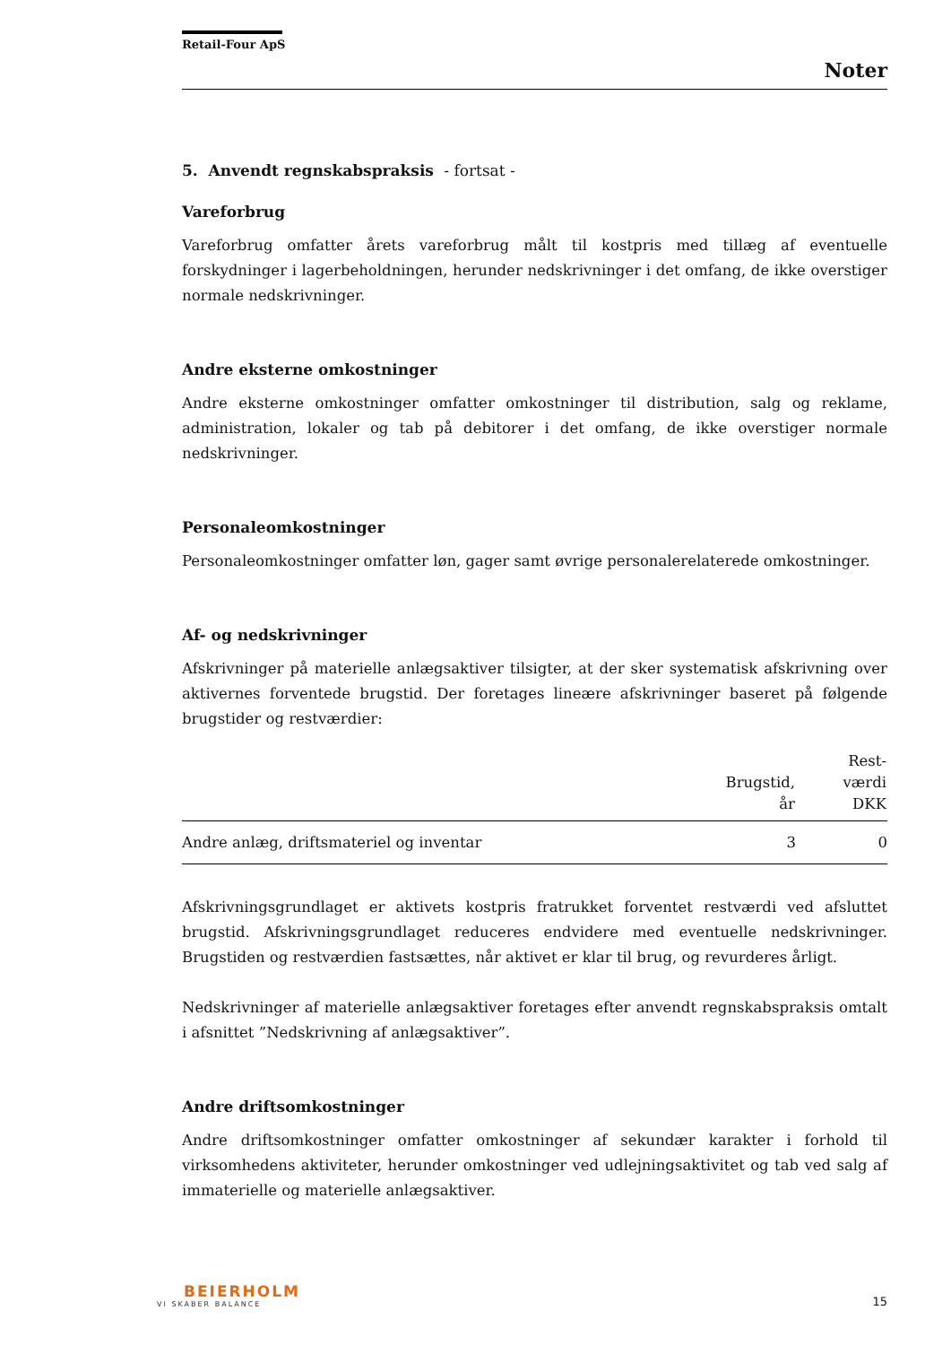Retail-Four ApS
Noter
5. Anvendt regnskabspraksis - fortsat -
Vareforbrug
Vareforbrug omfatter årets vareforbrug målt til kostpris med tillæg af eventuelle forskydninger i lagerbeholdningen, herunder nedskrivninger i det omfang, de ikke overstiger normale nedskrivninger.
Andre eksterne omkostninger
Andre eksterne omkostninger omfatter omkostninger til distribution, salg og reklame, administration, lokaler og tab på debitorer i det omfang, de ikke overstiger normale nedskrivninger.
Personaleomkostninger
Personaleomkostninger omfatter løn, gager samt øvrige personalerelaterede omkostninger.
Af- og nedskrivninger
Afskrivninger på materielle anlægsaktiver tilsigter, at der sker systematisk afskrivning over aktivernes forventede brugstid. Der foretages lineære afskrivninger baseret på følgende brugstider og restværdier:
| | Brugstid, år | Rest- værdi DKK |
| --- | --- | --- |
| Andre anlæg, driftsmateriel og inventar | 3 | 0 |
Afskrivningsgrundlaget er aktivets kostpris fratrukket forventet restværdi ved afsluttet brugstid. Afskrivningsgrundlaget reduceres endvidere med eventuelle nedskrivninger. Brugstiden og restværdien fastsættes, når aktivet er klar til brug, og revurderes årligt.
Nedskrivninger af materielle anlægsaktiver foretages efter anvendt regnskabspraksis omtalt i afsnittet ”Nedskrivning af anlægsaktiver”.
Andre driftsomkostninger
Andre driftsomkostninger omfatter omkostninger af sekundær karakter i forhold til virksomhedens aktiviteter, herunder omkostninger ved udlejningsaktivitet og tab ved salg af immaterielle og materielle anlægsaktiver.
BEIERHOLM
VI SKABER BALANCE
15